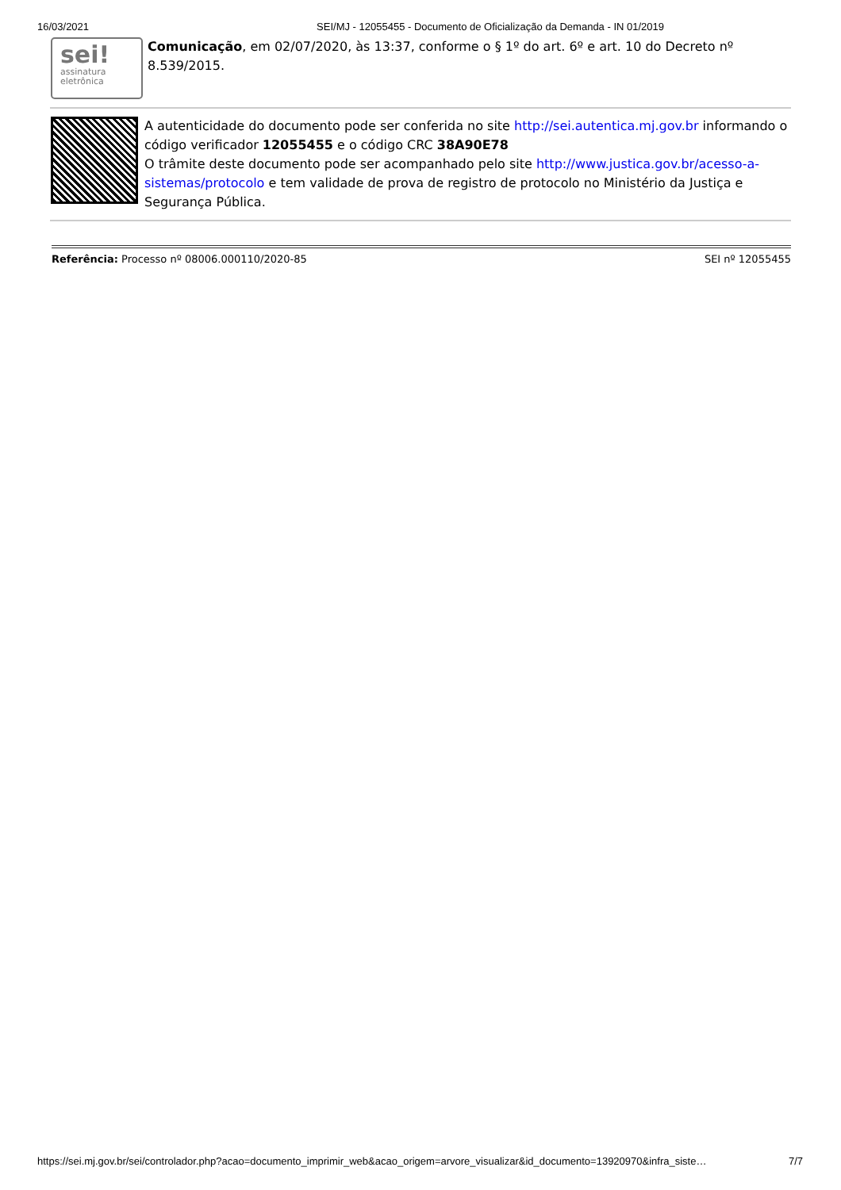16/03/2021 SEI/MJ - 12055455 - Documento de Oficialização da Demanda - IN 01/2019
sei!
assinatura
eletrônica
Comunicação, em 02/07/2020, às 13:37, conforme o § 1º do art. 6º e art. 10 do Decreto nº 8.539/2015.
A autenticidade do documento pode ser conferida no site http://sei.autentica.mj.gov.br informando o código verificador 12055455 e o código CRC 38A90E78
O trâmite deste documento pode ser acompanhado pelo site http://www.justica.gov.br/acesso-a-sistemas/protocolo e tem validade de prova de registro de protocolo no Ministério da Justiça e Segurança Pública.
Referência: Processo nº 08006.000110/2020-85 SEI nº 12055455
https://sei.mj.gov.br/sei/controlador.php?acao=documento_imprimir_web&acao_origem=arvore_visualizar&id_documento=13920970&infra_siste… 7/7